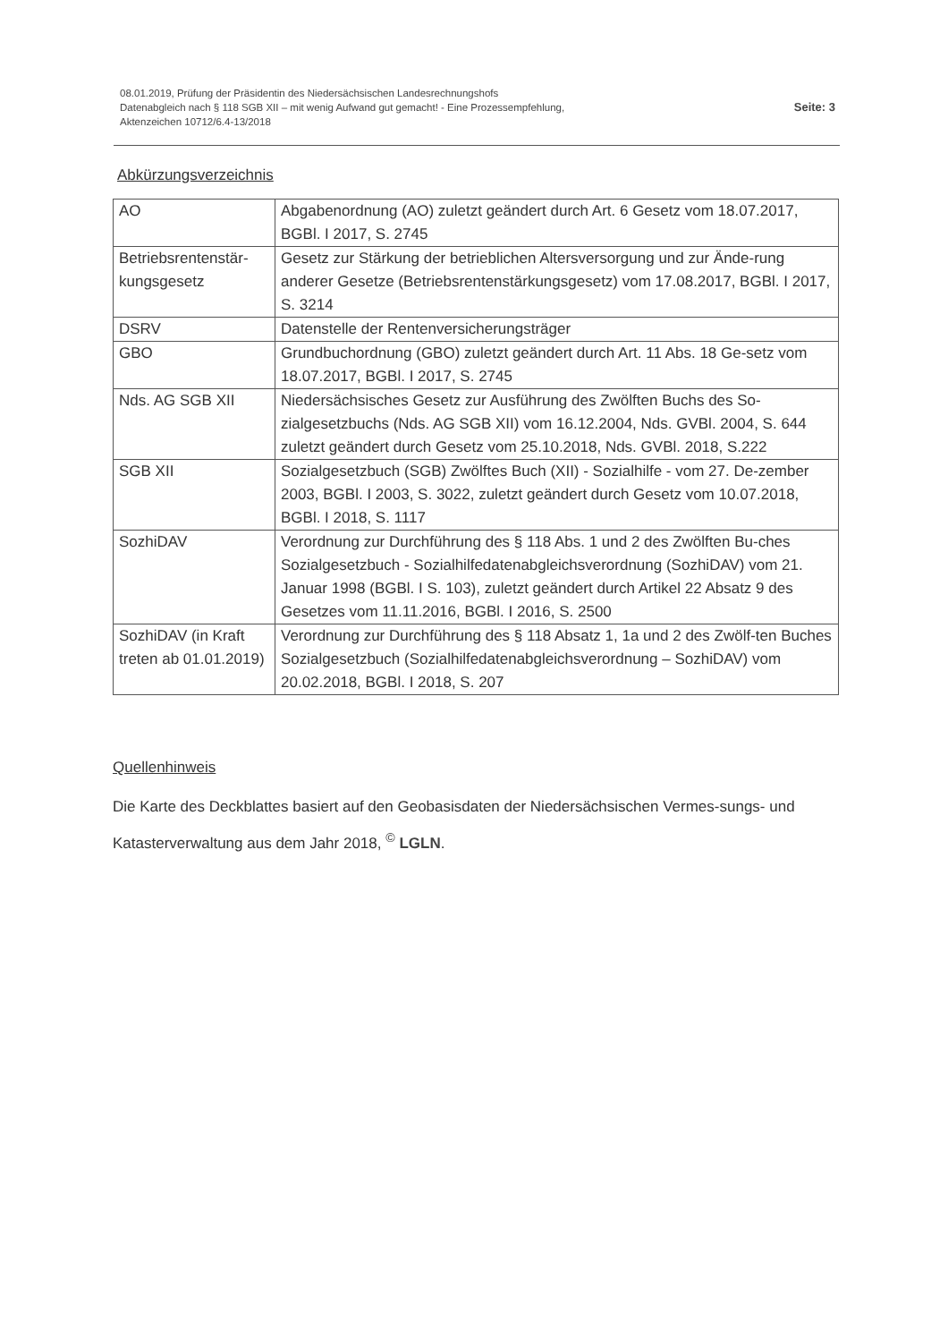08.01.2019, Prüfung der Präsidentin des Niedersächsischen Landesrechnungshofs
Datenabgleich nach § 118 SGB XII – mit wenig Aufwand gut gemacht! - Eine Prozessempfehlung,
Aktenzeichen 10712/6.4-13/2018
Seite: 3
Abkürzungsverzeichnis
| AO | Abgabenordnung (AO) zuletzt geändert durch Art. 6 Gesetz vom 18.07.2017, BGBl. I 2017, S. 2745 |
| Betriebsrentenstär-kungsgesetz | Gesetz zur Stärkung der betrieblichen Altersversorgung und zur Ände-rung anderer Gesetze (Betriebsrentenstärkungsgesetz) vom 17.08.2017, BGBl. I 2017, S. 3214 |
| DSRV | Datenstelle der Rentenversicherungsträger |
| GBO | Grundbuchordnung (GBO) zuletzt geändert durch Art. 11 Abs. 18 Ge-setz vom 18.07.2017, BGBl. I 2017, S. 2745 |
| Nds. AG SGB XII | Niedersächsisches Gesetz zur Ausführung des Zwölften Buchs des So-zialgesetzbuchs (Nds. AG SGB XII) vom 16.12.2004, Nds. GVBl. 2004, S. 644 zuletzt geändert durch Gesetz vom 25.10.2018, Nds. GVBl. 2018, S.222 |
| SGB XII | Sozialgesetzbuch (SGB) Zwölftes Buch (XII) - Sozialhilfe - vom 27. De-zember 2003, BGBl. I 2003, S. 3022, zuletzt geändert durch Gesetz vom 10.07.2018, BGBl. I 2018, S. 1117 |
| SozhiDAV | Verordnung zur Durchführung des § 118 Abs. 1 und 2 des Zwölften Bu-ches Sozialgesetzbuch - Sozialhilfedatenabgleichsverordnung (SozhiDAV) vom 21. Januar 1998 (BGBl. I S. 103), zuletzt geändert durch Artikel 22 Absatz 9 des Gesetzes vom 11.11.2016, BGBl. I 2016, S. 2500 |
| SozhiDAV (in Kraft treten ab 01.01.2019) | Verordnung zur Durchführung des § 118 Absatz 1, 1a und 2 des Zwölf-ten Buches Sozialgesetzbuch (Sozialhilfedatenabgleichsverordnung – SozhiDAV) vom 20.02.2018, BGBl. I 2018, S. 207 |
Quellenhinweis
Die Karte des Deckblattes basiert auf den Geobasisdaten der Niedersächsischen Vermes-sungs- und Katasterverwaltung aus dem Jahr 2018, <sup>©</sup> LGLN.